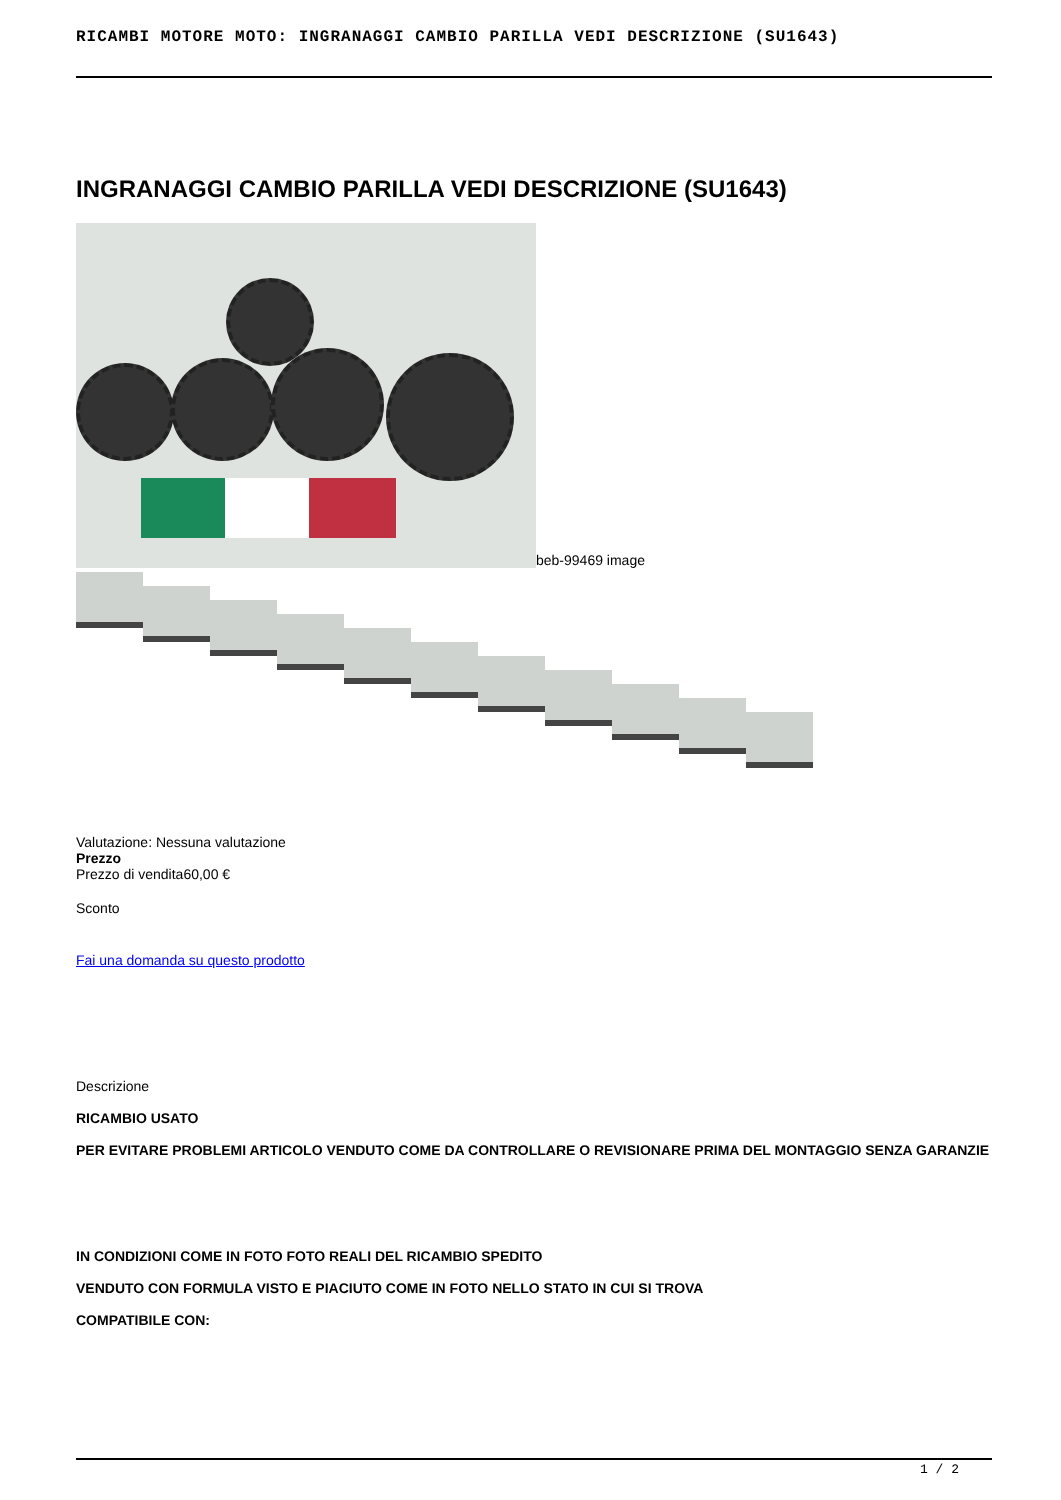RICAMBI MOTORE MOTO: INGRANAGGI CAMBIO PARILLA VEDI DESCRIZIONE (SU1643)
INGRANAGGI CAMBIO PARILLA VEDI DESCRIZIONE (SU1643)
beb-99469 image
Valutazione: Nessuna valutazione
Prezzo
Prezzo di vendita60,00 €
Sconto
Fai una domanda su questo prodotto
Descrizione
RICAMBIO USATO
PER EVITARE PROBLEMI ARTICOLO VENDUTO COME DA CONTROLLARE O REVISIONARE PRIMA DEL MONTAGGIO SENZA GARANZIE
IN CONDIZIONI COME IN FOTO FOTO REALI DEL RICAMBIO SPEDITO
VENDUTO CON FORMULA VISTO E PIACIUTO COME IN FOTO NELLO STATO IN CUI SI TROVA
COMPATIBILE CON:
1 / 2